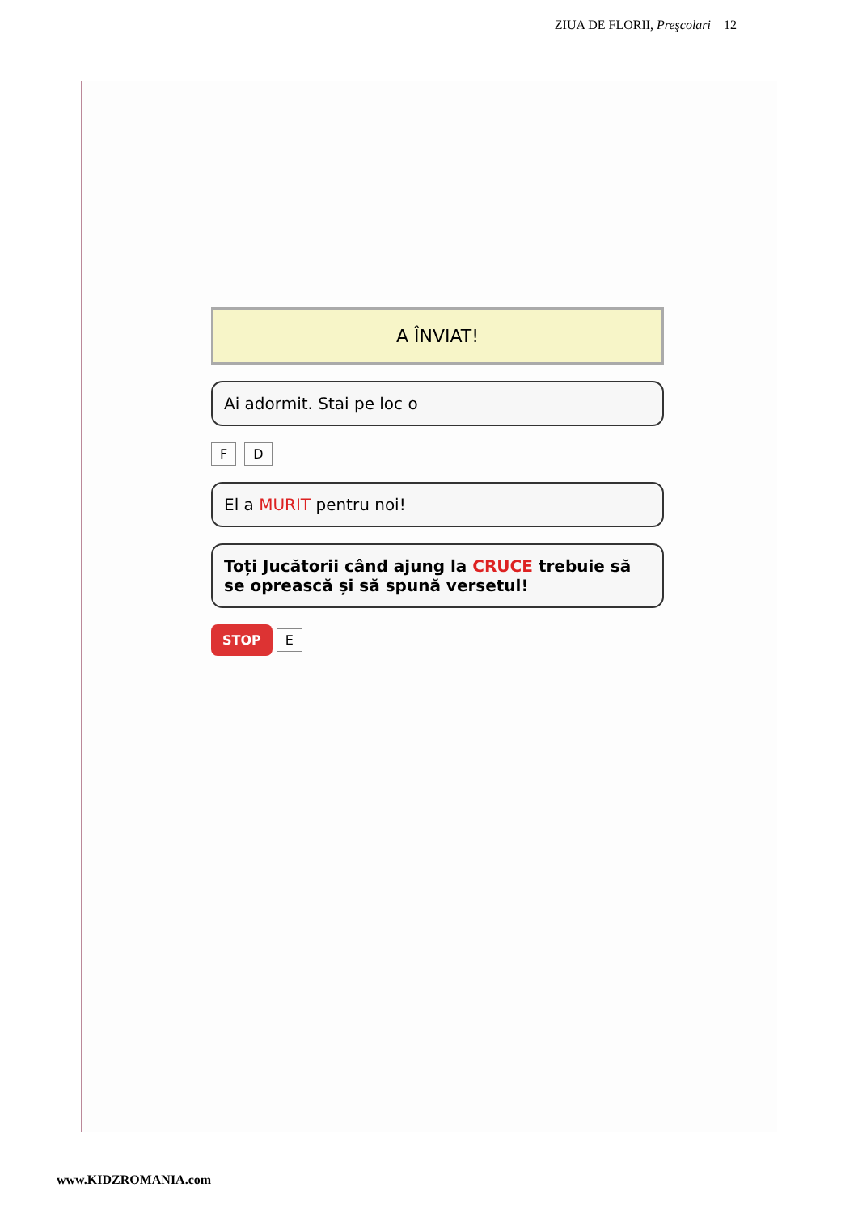ZIUA DE FLORII, Preşcolari 12
A ÎNVIAT!
Ai adormit. Stai pe loc o
F D
El a MURIT pentru noi!
Toți Jucătorii când ajung la CRUCE trebuie să se oprească și să spună versetul!
STOP E
www.KIDZROMANIA.com